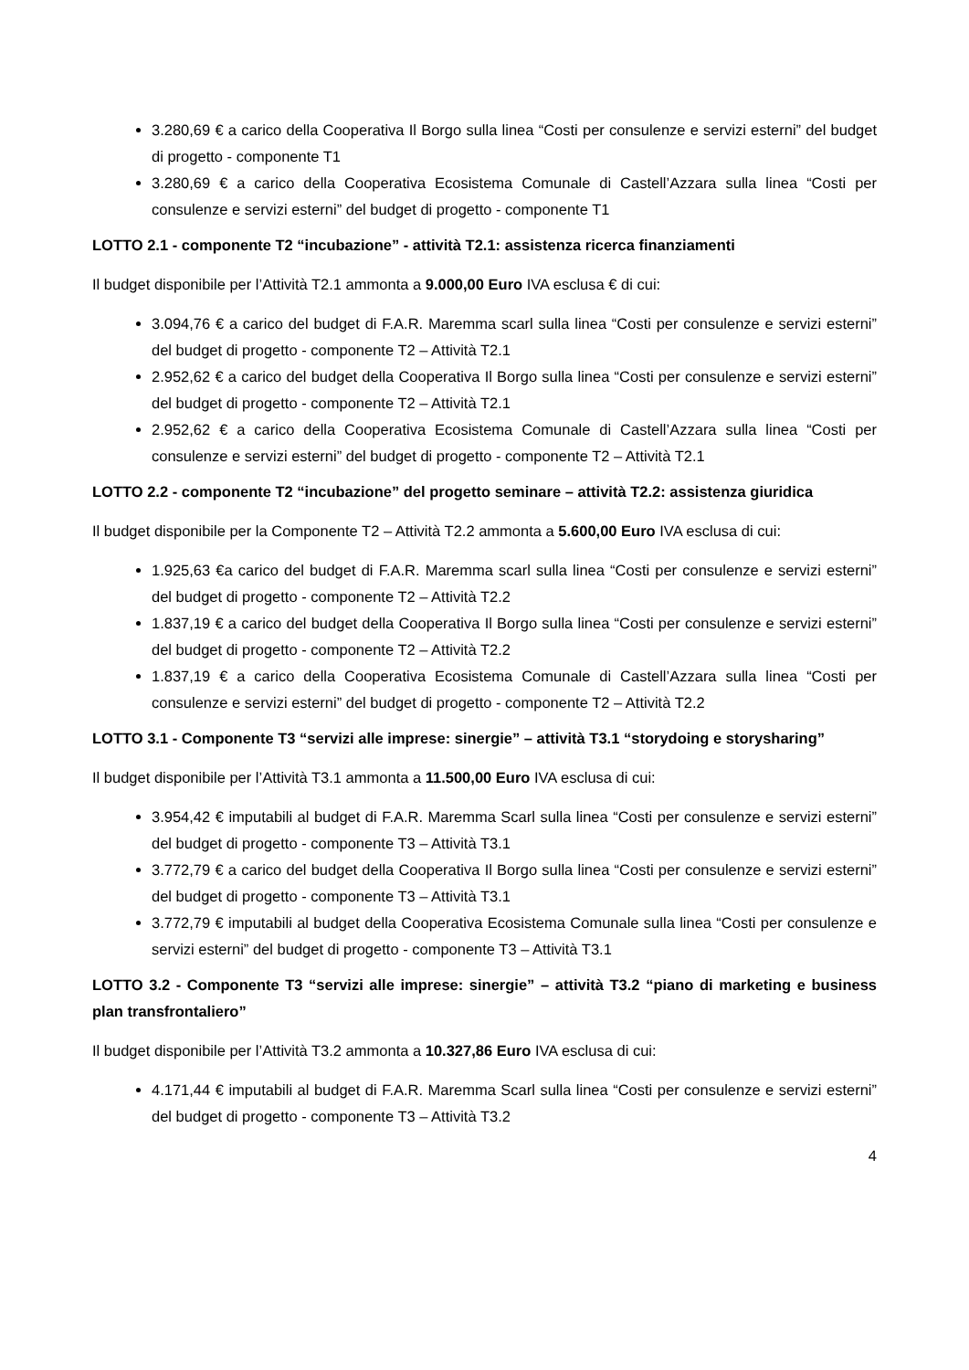3.280,69 € a carico della Cooperativa Il Borgo sulla linea “Costi per consulenze e servizi esterni” del budget di progetto - componente T1
3.280,69 € a carico della Cooperativa Ecosistema Comunale di Castell’Azzara sulla linea “Costi per consulenze e servizi esterni” del budget di progetto - componente T1
LOTTO 2.1 - componente T2 “incubazione” - attività T2.1: assistenza ricerca finanziamenti
Il budget disponibile per l’Attività T2.1 ammonta a 9.000,00 Euro IVA esclusa € di cui:
3.094,76 € a carico del budget di F.A.R. Maremma scarl sulla linea “Costi per consulenze e servizi esterni” del budget di progetto - componente T2 – Attività T2.1
2.952,62 € a carico del budget della Cooperativa Il Borgo sulla linea “Costi per consulenze e servizi esterni” del budget di progetto - componente T2 – Attività T2.1
2.952,62 € a carico della Cooperativa Ecosistema Comunale di Castell’Azzara sulla linea “Costi per consulenze e servizi esterni” del budget di progetto - componente T2 – Attività T2.1
LOTTO 2.2 - componente T2 “incubazione” del progetto seminare – attività T2.2: assistenza giuridica
Il budget disponibile per la Componente T2 – Attività T2.2 ammonta a 5.600,00 Euro IVA esclusa di cui:
1.925,63 €a carico del budget di F.A.R. Maremma scarl sulla linea “Costi per consulenze e servizi esterni” del budget di progetto - componente T2 – Attività T2.2
1.837,19 € a carico del budget della Cooperativa Il Borgo sulla linea “Costi per consulenze e servizi esterni” del budget di progetto - componente T2 – Attività T2.2
1.837,19 € a carico della Cooperativa Ecosistema Comunale di Castell’Azzara sulla linea “Costi per consulenze e servizi esterni” del budget di progetto - componente T2 – Attività T2.2
LOTTO 3.1 - Componente T3 “servizi alle imprese: sinergie” – attività T3.1 “storydoing e storysharing”
Il budget disponibile per l’Attività T3.1 ammonta a 11.500,00 Euro IVA esclusa di cui:
3.954,42 € imputabili al budget di F.A.R. Maremma Scarl sulla linea “Costi per consulenze e servizi esterni” del budget di progetto - componente T3 – Attività T3.1
3.772,79 € a carico del budget della Cooperativa Il Borgo sulla linea “Costi per consulenze e servizi esterni” del budget di progetto - componente T3 – Attività T3.1
3.772,79 € imputabili al budget della Cooperativa Ecosistema Comunale sulla linea “Costi per consulenze e servizi esterni” del budget di progetto - componente T3 – Attività T3.1
LOTTO 3.2 - Componente T3 “servizi alle imprese: sinergie” – attività T3.2 “piano di marketing e business plan transfrontaliero”
Il budget disponibile per l’Attività T3.2 ammonta a 10.327,86 Euro IVA esclusa di cui:
4.171,44 € imputabili al budget di F.A.R. Maremma Scarl sulla linea “Costi per consulenze e servizi esterni” del budget di progetto - componente T3 – Attività T3.2
4